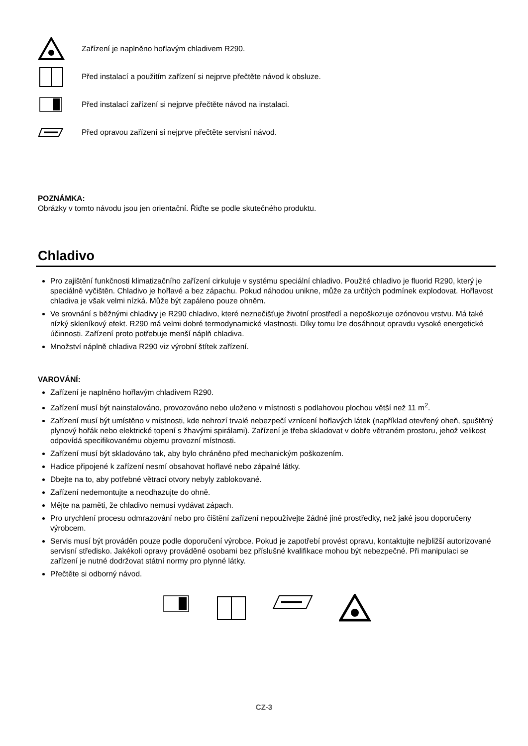Zařízení je naplněno hořlavým chladivem R290.
Před instalací a použitím zařízení si nejprve přečtěte návod k obsluze.
Před instalací zařízení si nejprve přečtěte návod na instalaci.
Před opravou zařízení si nejprve přečtěte servisní návod.
POZNÁMKA:
Obrázky v tomto návodu jsou jen orientační. Řiďte se podle skutečného produktu.
Chladivo
Pro zajištění funkčnosti klimatizačního zařízení cirkuluje v systému speciální chladivo. Použité chladivo je fluorid R290, který je speciálně vyčištěn. Chladivo je hořlavé a bez zápachu. Pokud náhodou unikne, může za určitých podmínek explodovat. Hořlavost chladiva je však velmi nízká. Může být zapáleno pouze ohněm.
Ve srovnání s běžnými chladivy je R290 chladivo, které neznečišťuje životní prostředí a nepoškozuje ozónovou vrstvu. Má také nízký skleníkový efekt. R290 má velmi dobré termodynamické vlastnosti. Díky tomu lze dosáhnout opravdu vysoké energetické účinnosti. Zařízení proto potřebuje menší náplň chladiva.
Množství náplně chladiva R290 viz výrobní štítek zařízení.
VAROVÁNÍ:
Zařízení je naplněno hořlavým chladivem R290.
Zařízení musí být nainstalováno, provozováno nebo uloženo v místnosti s podlahovou plochou větší než 11 m<sup>2</sup>.
Zařízení musí být umístěno v místnosti, kde nehrozí trvalé nebezpečí vznícení hořlavých látek (například otevřený oheň, spuštěný plynový hořák nebo elektrické topení s žhavými spirálami). Zařízení je třeba skladovat v dobře větraném prostoru, jehož velikost odpovídá specifikovanému objemu provozní místnosti.
Zařízení musí být skladováno tak, aby bylo chráněno před mechanickým poškozením.
Hadice připojené k zařízení nesmí obsahovat hořlavé nebo zápalné látky.
Dbejte na to, aby potřebné větrací otvory nebyly zablokované.
Zařízení nedemontujte a neodhazujte do ohně.
Mějte na paměti, že chladivo nemusí vydávat zápach.
Pro urychlení procesu odmrazování nebo pro čištění zařízení nepoužívejte žádné jiné prostředky, než jaké jsou doporučeny výrobcem.
Servis musí být prováděn pouze podle doporučení výrobce. Pokud je zapotřebí provést opravu, kontaktujte nejbližší autorizované servisní středisko. Jakékoli opravy prováděné osobami bez příslušné kvalifikace mohou být nebezpečné. Při manipulaci se zařízení je nutné dodržovat státní normy pro plynné látky.
Přečtěte si odborný návod.
CZ-3